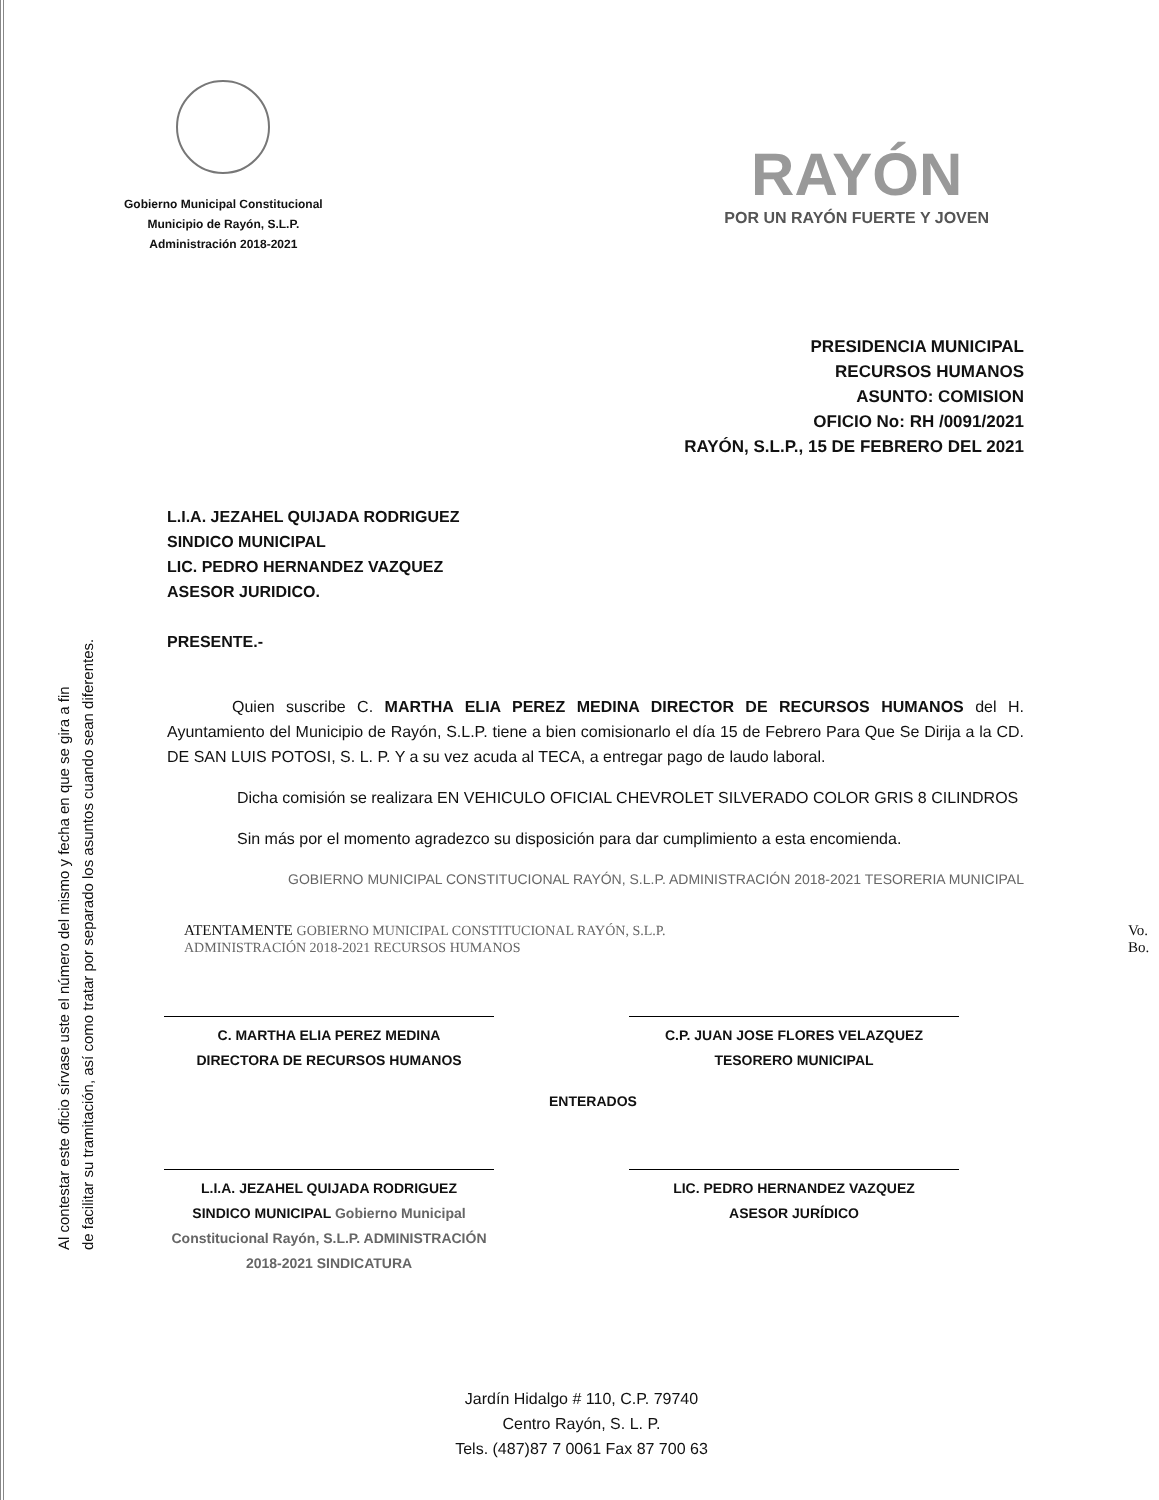Al contestar este oficio sírvase uste el número del mismo y fecha en que se gira a fin
de facilitar su tramitación, así como tratar por separado los asuntos cuando sean diferentes.
Gobierno Municipal Constitucional
Municipio de Rayón, S.L.P.
Administración 2018-2021
RAYÓN
POR UN RAYÓN FUERTE Y JOVEN
PRESIDENCIA MUNICIPAL
RECURSOS HUMANOS
ASUNTO: COMISION
OFICIO No: RH /0091/2021
RAYÓN, S.L.P., 15 DE FEBRERO DEL 2021
L.I.A. JEZAHEL QUIJADA RODRIGUEZ
SINDICO MUNICIPAL
LIC. PEDRO HERNANDEZ VAZQUEZ
ASESOR JURIDICO.
PRESENTE.-
Quien suscribe C. MARTHA ELIA PEREZ MEDINA DIRECTOR DE RECURSOS HUMANOS del H. Ayuntamiento del Municipio de Rayón, S.L.P. tiene a bien comisionarlo el día 15 de Febrero Para Que Se Dirija a la CD. DE SAN LUIS POTOSI, S. L. P. Y a su vez acuda al TECA, a entregar pago de laudo laboral.
Dicha comisión se realizara EN VEHICULO OFICIAL CHEVROLET SILVERADO COLOR GRIS 8 CILINDROS
Sin más por el momento agradezco su disposición para dar cumplimiento a esta encomienda.
GOBIERNO MUNICIPAL CONSTITUCIONAL RAYÓN, S.L.P. ADMINISTRACIÓN 2018-2021 TESORERIA MUNICIPAL
ATENTAMENTE GOBIERNO MUNICIPAL CONSTITUCIONAL RAYÓN, S.L.P. ADMINISTRACIÓN 2018-2021 RECURSOS HUMANOS Vo. Bo.
C. MARTHA ELIA PEREZ MEDINA
DIRECTORA DE RECURSOS HUMANOS
C.P. JUAN JOSE FLORES VELAZQUEZ
TESORERO MUNICIPAL
ENTERADOS
L.I.A. JEZAHEL QUIJADA RODRIGUEZ
SINDICO MUNICIPAL Gobierno Municipal Constitucional Rayón, S.L.P. ADMINISTRACIÓN 2018-2021 SINDICATURA
LIC. PEDRO HERNANDEZ VAZQUEZ
ASESOR JURÍDICO
Jardín Hidalgo # 110, C.P. 79740
Centro Rayón, S. L. P.
Tels. (487)87 7 0061 Fax 87 700 63